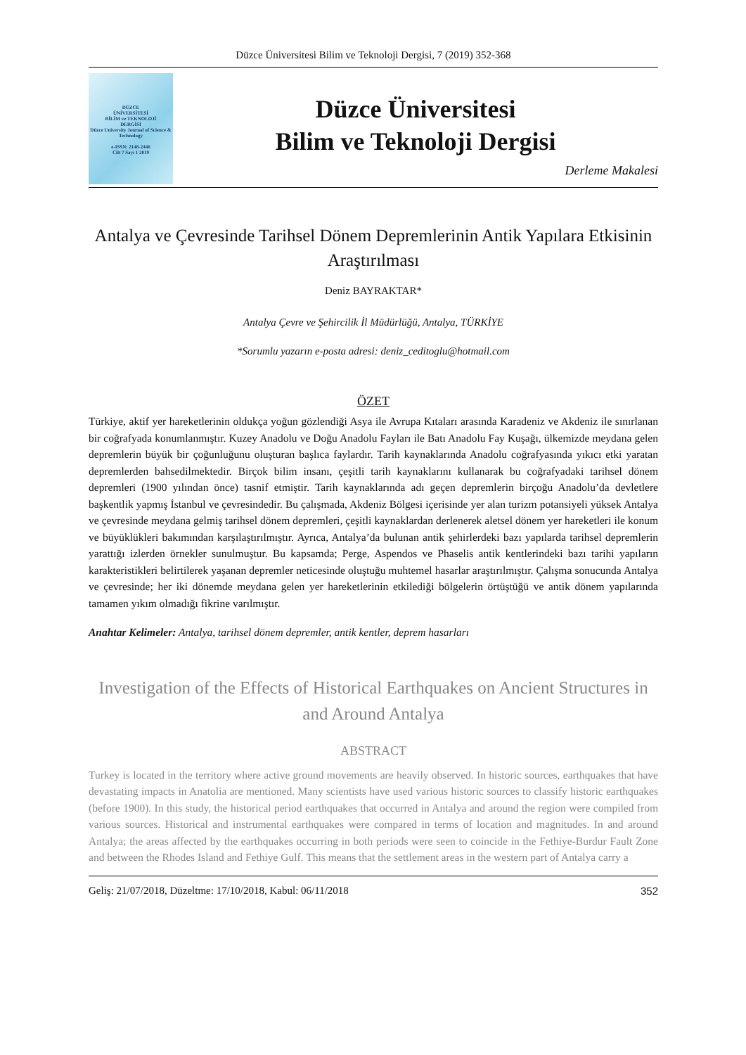Düzce Üniversitesi Bilim ve Teknoloji Dergisi, 7 (2019) 352-368
DÜZCE
ÜNİVERSİTESİ
BİLİM ve TEKNOLOJİ
DERGİSİ
Düzce University Journal of Science & Technology
e-ISSN: 2148-2446
Cilt 7 Sayı 1 2019
Düzce Üniversitesi
Bilim ve Teknoloji Dergisi
Derleme Makalesi
Antalya ve Çevresinde Tarihsel Dönem Depremlerinin Antik Yapılara Etkisinin Araştırılması
Deniz BAYRAKTAR*
Antalya Çevre ve Şehircilik İl Müdürlüğü, Antalya, TÜRKİYE
*Sorumlu yazarın e-posta adresi: deniz_ceditoglu@hotmail.com
ÖZET
Türkiye, aktif yer hareketlerinin oldukça yoğun gözlendiği Asya ile Avrupa Kıtaları arasında Karadeniz ve Akdeniz ile sınırlanan bir coğrafyada konumlanmıştır. Kuzey Anadolu ve Doğu Anadolu Fayları ile Batı Anadolu Fay Kuşağı, ülkemizde meydana gelen depremlerin büyük bir çoğunluğunu oluşturan başlıca faylardır. Tarih kaynaklarında Anadolu coğrafyasında yıkıcı etki yaratan depremlerden bahsedilmektedir. Birçok bilim insanı, çeşitli tarih kaynaklarını kullanarak bu coğrafyadaki tarihsel dönem depremleri (1900 yılından önce) tasnif etmiştir. Tarih kaynaklarında adı geçen depremlerin birçoğu Anadolu’da devletlere başkentlik yapmış İstanbul ve çevresindedir. Bu çalışmada, Akdeniz Bölgesi içerisinde yer alan turizm potansiyeli yüksek Antalya ve çevresinde meydana gelmiş tarihsel dönem depremleri, çeşitli kaynaklardan derlenerek aletsel dönem yer hareketleri ile konum ve büyüklükleri bakımından karşılaştırılmıştır. Ayrıca, Antalya’da bulunan antik şehirlerdeki bazı yapılarda tarihsel depremlerin yarattığı izlerden örnekler sunulmuştur. Bu kapsamda; Perge, Aspendos ve Phaselis antik kentlerindeki bazı tarihi yapıların karakteristikleri belirtilerek yaşanan depremler neticesinde oluştuğu muhtemel hasarlar araştırılmıştır. Çalışma sonucunda Antalya ve çevresinde; her iki dönemde meydana gelen yer hareketlerinin etkilediği bölgelerin örtüştüğü ve antik dönem yapılarında tamamen yıkım olmadığı fikrine varılmıştır.
Anahtar Kelimeler: Antalya, tarihsel dönem depremler, antik kentler, deprem hasarları
Investigation of the Effects of Historical Earthquakes on Ancient Structures in and Around Antalya
ABSTRACT
Turkey is located in the territory where active ground movements are heavily observed. In historic sources, earthquakes that have devastating impacts in Anatolia are mentioned. Many scientists have used various historic sources to classify historic earthquakes (before 1900). In this study, the historical period earthquakes that occurred in Antalya and around the region were compiled from various sources. Historical and instrumental earthquakes were compared in terms of location and magnitudes. In and around Antalya; the areas affected by the earthquakes occurring in both periods were seen to coincide in the Fethiye-Burdur Fault Zone and between the Rhodes Island and Fethiye Gulf. This means that the settlement areas in the western part of Antalya carry a
Geliş: 21/07/2018, Düzeltme: 17/10/2018, Kabul: 06/11/2018 352